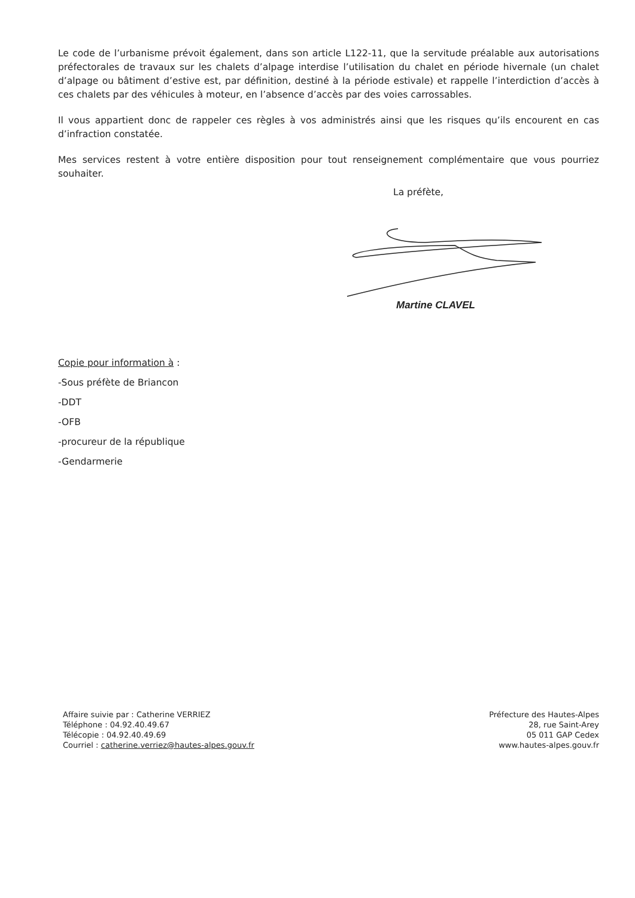Le code de l’urbanisme prévoit également, dans son article L122-11, que la servitude préalable aux autorisations préfectorales de travaux sur les chalets d’alpage interdise l’utilisation du chalet en période hivernale (un chalet d’alpage ou bâtiment d’estive est, par définition, destiné à la période estivale) et rappelle l’interdiction d’accès à ces chalets par des véhicules à moteur, en l’absence d’accès par des voies carrossables.
Il vous appartient donc de rappeler ces règles à vos administrés ainsi que les risques qu’ils encourent en cas d’infraction constatée.
Mes services restent à votre entière disposition pour tout renseignement complémentaire que vous pourriez souhaiter.
La préfète,
Martine CLAVEL
Copie pour information à :
-Sous préfète de Briancon
-DDT
-OFB
-procureur de la république
-Gendarmerie
Affaire suivie par : Catherine VERRIEZ
Téléphone : 04.92.40.49.67
Télécopie : 04.92.40.49.69
Courriel : catherine.verriez@hautes-alpes.gouv.fr
Préfecture des Hautes-Alpes
28, rue Saint-Arey
05 011 GAP Cedex
www.hautes-alpes.gouv.fr